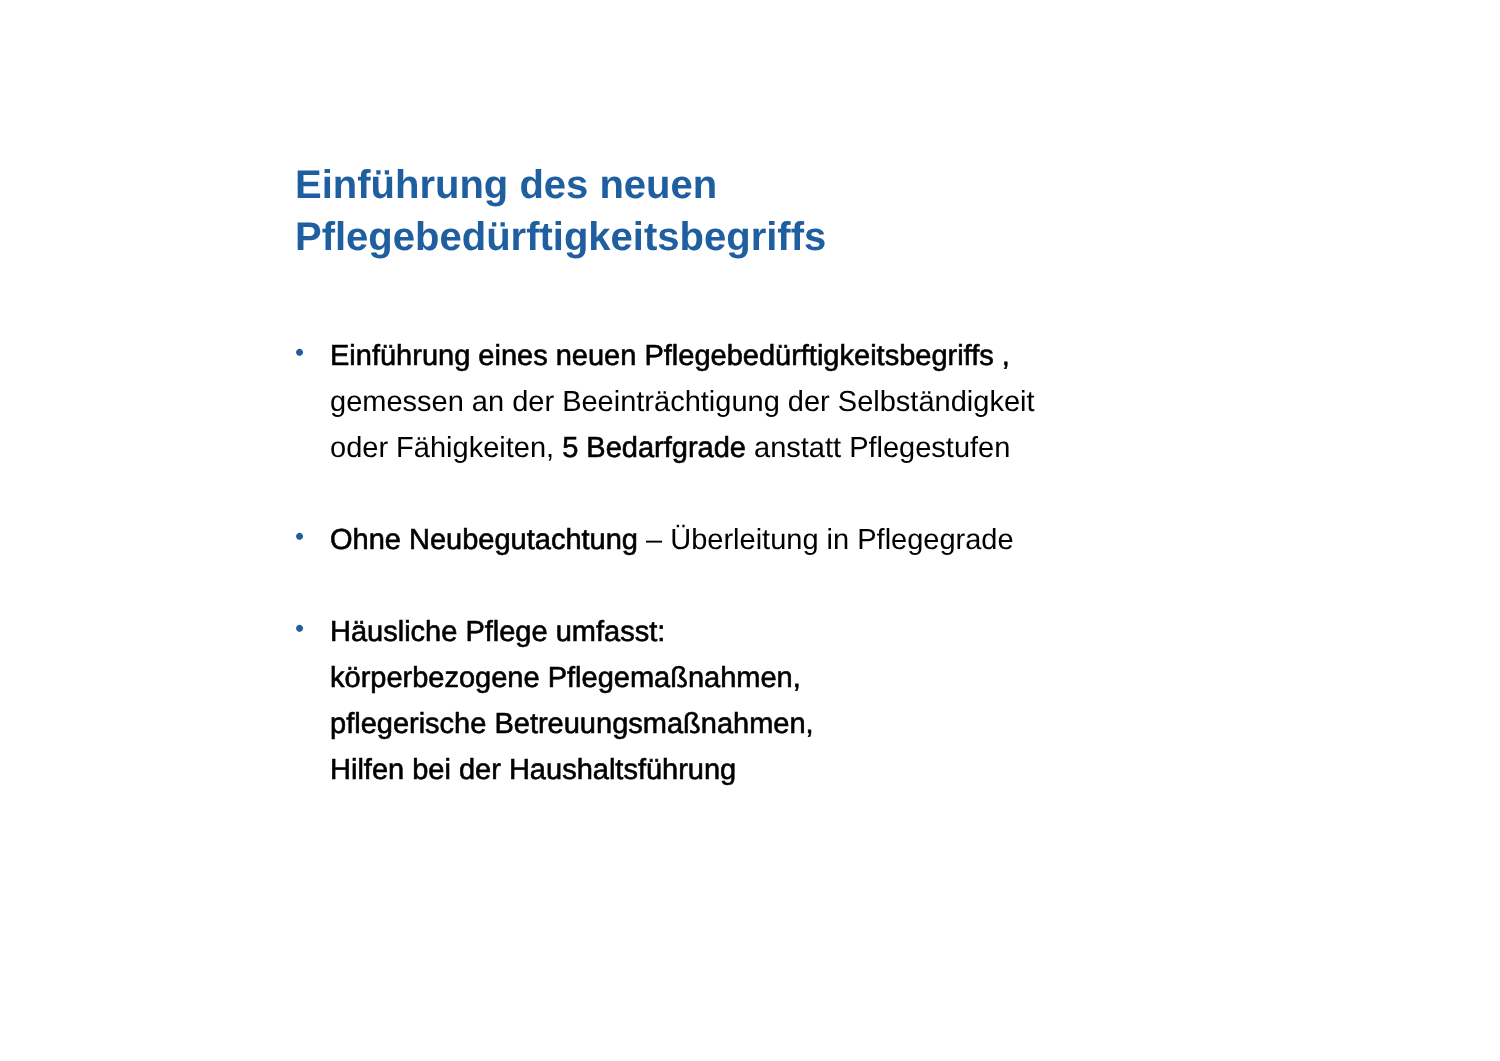Einführung des neuen
Pflegebedürftigkeitsbegriffs
• Einführung eines neuen Pflegebedürftigkeitsbegriffs ,
gemessen an der Beeinträchtigung der Selbständigkeit
oder Fähigkeiten, 5 Bedarfgrade anstatt Pflegestufen
• Ohne Neubegutachtung – Überleitung in Pflegegrade
• Häusliche Pflege umfasst:
körperbezogene Pflegemaßnahmen,
pflegerische Betreuungsmaßnahmen,
Hilfen bei der Haushaltsführung